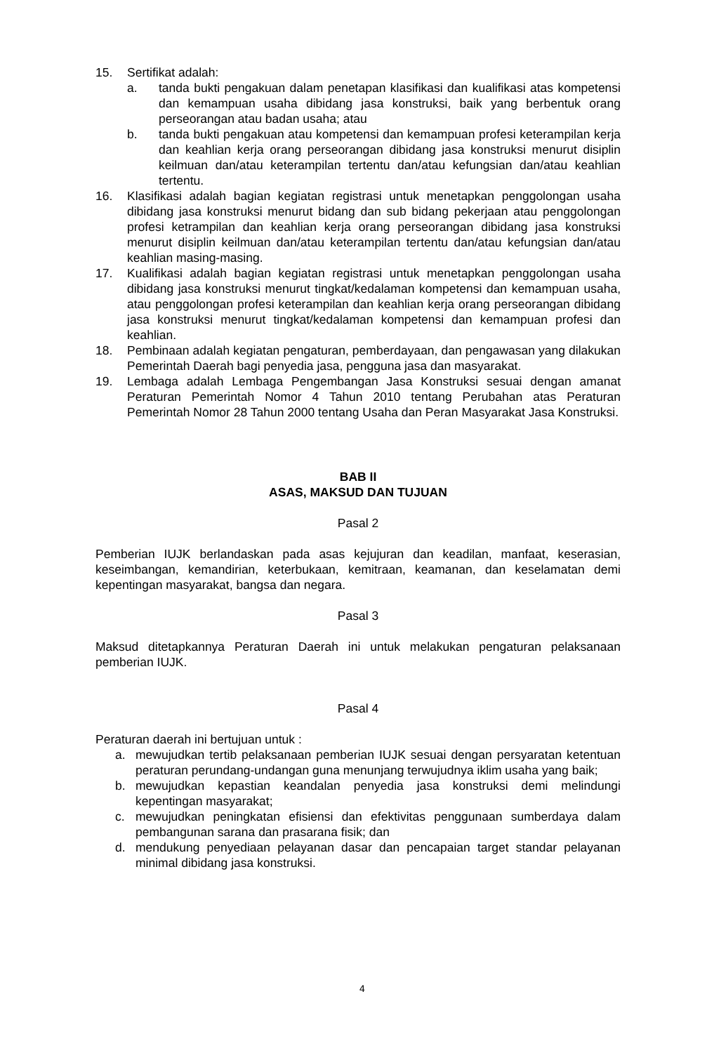15. Sertifikat adalah:
a. tanda bukti pengakuan dalam penetapan klasifikasi dan kualifikasi atas kompetensi dan kemampuan usaha dibidang jasa konstruksi, baik yang berbentuk orang perseorangan atau badan usaha; atau
b. tanda bukti pengakuan atau kompetensi dan kemampuan profesi keterampilan kerja dan keahlian kerja orang perseorangan dibidang jasa konstruksi menurut disiplin keilmuan dan/atau keterampilan tertentu dan/atau kefungsian dan/atau keahlian tertentu.
16. Klasifikasi adalah bagian kegiatan registrasi untuk menetapkan penggolongan usaha dibidang jasa konstruksi menurut bidang dan sub bidang pekerjaan atau penggolongan profesi ketrampilan dan keahlian kerja orang perseorangan dibidang jasa konstruksi menurut disiplin keilmuan dan/atau keterampilan tertentu dan/atau kefungsian dan/atau keahlian masing-masing.
17. Kualifikasi adalah bagian kegiatan registrasi untuk menetapkan penggolongan usaha dibidang jasa konstruksi menurut tingkat/kedalaman kompetensi dan kemampuan usaha, atau penggolongan profesi keterampilan dan keahlian kerja orang perseorangan dibidang jasa konstruksi menurut tingkat/kedalaman kompetensi dan kemampuan profesi dan keahlian.
18. Pembinaan adalah kegiatan pengaturan, pemberdayaan, dan pengawasan yang dilakukan Pemerintah Daerah bagi penyedia jasa, pengguna jasa dan masyarakat.
19. Lembaga adalah Lembaga Pengembangan Jasa Konstruksi sesuai dengan amanat Peraturan Pemerintah Nomor 4 Tahun 2010 tentang Perubahan atas Peraturan Pemerintah Nomor 28 Tahun 2000 tentang Usaha dan Peran Masyarakat Jasa Konstruksi.
BAB II
ASAS, MAKSUD DAN TUJUAN
Pasal 2
Pemberian IUJK berlandaskan pada asas kejujuran dan keadilan, manfaat, keserasian, keseimbangan, kemandirian, keterbukaan, kemitraan, keamanan, dan keselamatan demi kepentingan masyarakat, bangsa dan negara.
Pasal 3
Maksud ditetapkannya Peraturan Daerah ini untuk melakukan pengaturan pelaksanaan pemberian IUJK.
Pasal 4
Peraturan daerah ini bertujuan untuk :
a. mewujudkan tertib pelaksanaan pemberian IUJK sesuai dengan persyaratan ketentuan peraturan perundang-undangan guna menunjang terwujudnya iklim usaha yang baik;
b. mewujudkan kepastian keandalan penyedia jasa konstruksi demi melindungi kepentingan masyarakat;
c. mewujudkan peningkatan efisiensi dan efektivitas penggunaan sumberdaya dalam pembangunan sarana dan prasarana fisik; dan
d. mendukung penyediaan pelayanan dasar dan pencapaian target standar pelayanan minimal dibidang jasa konstruksi.
4